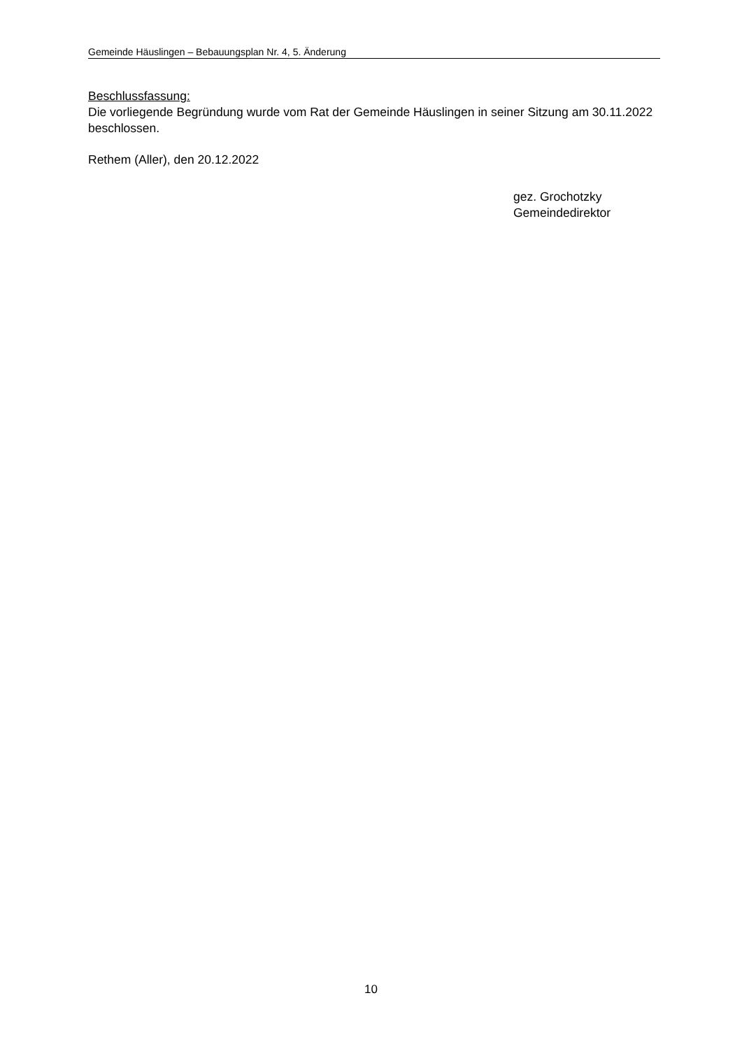Gemeinde Häuslingen – Bebauungsplan Nr. 4, 5. Änderung
Beschlussfassung:
Die vorliegende Begründung wurde vom Rat der Gemeinde Häuslingen in seiner Sitzung am 30.11.2022 beschlossen.
Rethem (Aller), den 20.12.2022
gez. Grochotzky
Gemeindedirektor
10